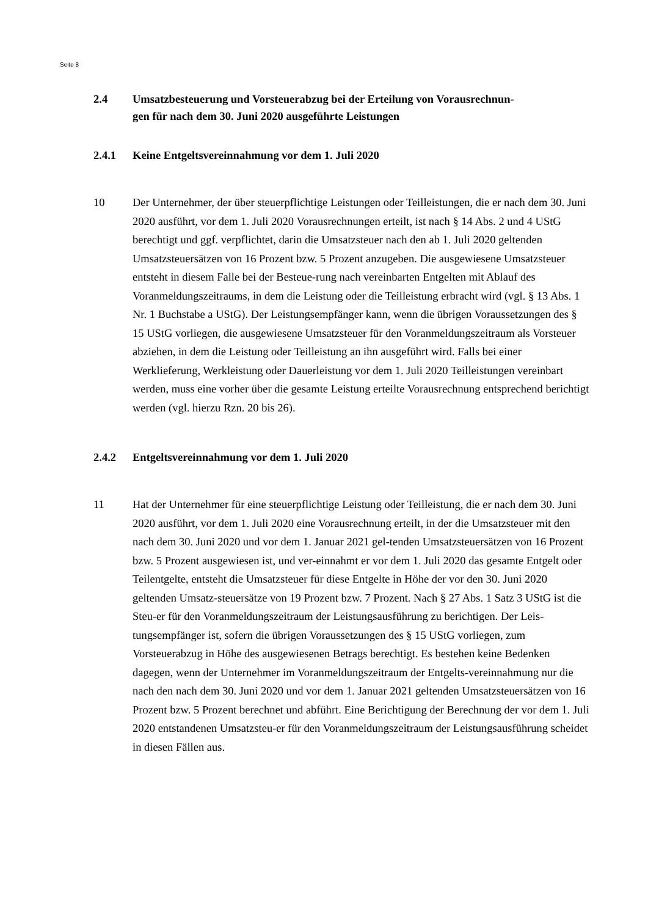Seite 8
2.4 Umsatzbesteuerung und Vorsteuerabzug bei der Erteilung von Vorausrechnun-
gen für nach dem 30. Juni 2020 ausgeführte Leistungen
2.4.1 Keine Entgeltsvereinnahmung vor dem 1. Juli 2020
10 Der Unternehmer, der über steuerpflichtige Leistungen oder Teilleistungen, die er nach dem 30. Juni 2020 ausführt, vor dem 1. Juli 2020 Vorausrechnungen erteilt, ist nach § 14 Abs. 2 und 4 UStG berechtigt und ggf. verpflichtet, darin die Umsatzsteuer nach den ab 1. Juli 2020 geltenden Umsatzsteuersätzen von 16 Prozent bzw. 5 Prozent anzugeben. Die ausgewiesene Umsatzsteuer entsteht in diesem Falle bei der Besteue-rung nach vereinbarten Entgelten mit Ablauf des Voranmeldungszeitraums, in dem die Leistung oder die Teilleistung erbracht wird (vgl. § 13 Abs. 1 Nr. 1 Buchstabe a UStG). Der Leistungsempfänger kann, wenn die übrigen Voraussetzungen des § 15 UStG vorliegen, die ausgewiesene Umsatzsteuer für den Voranmeldungszeitraum als Vorsteuer abziehen, in dem die Leistung oder Teilleistung an ihn ausgeführt wird. Falls bei einer Werklieferung, Werkleistung oder Dauerleistung vor dem 1. Juli 2020 Teilleistungen vereinbart werden, muss eine vorher über die gesamte Leistung erteilte Vorausrechnung entsprechend berichtigt werden (vgl. hierzu Rzn. 20 bis 26).
2.4.2 Entgeltsvereinnahmung vor dem 1. Juli 2020
11 Hat der Unternehmer für eine steuerpflichtige Leistung oder Teilleistung, die er nach dem 30. Juni 2020 ausführt, vor dem 1. Juli 2020 eine Vorausrechnung erteilt, in der die Umsatzsteuer mit den nach dem 30. Juni 2020 und vor dem 1. Januar 2021 gel-tenden Umsatzsteuersätzen von 16 Prozent bzw. 5 Prozent ausgewiesen ist, und ver-einnahmt er vor dem 1. Juli 2020 das gesamte Entgelt oder Teilentgelte, entsteht die Umsatzsteuer für diese Entgelte in Höhe der vor den 30. Juni 2020 geltenden Umsatz-steuersätze von 19 Prozent bzw. 7 Prozent. Nach § 27 Abs. 1 Satz 3 UStG ist die Steu-er für den Voranmeldungszeitraum der Leistungsausführung zu berichtigen. Der Leis-tungsempfänger ist, sofern die übrigen Voraussetzungen des § 15 UStG vorliegen, zum Vorsteuerabzug in Höhe des ausgewiesenen Betrags berechtigt. Es bestehen keine Bedenken dagegen, wenn der Unternehmer im Voranmeldungszeitraum der Entgelts-vereinnahmung nur die nach den nach dem 30. Juni 2020 und vor dem 1. Januar 2021 geltenden Umsatzsteuersätzen von 16 Prozent bzw. 5 Prozent berechnet und abführt. Eine Berichtigung der Berechnung der vor dem 1. Juli 2020 entstandenen Umsatzsteu-er für den Voranmeldungszeitraum der Leistungsausführung scheidet in diesen Fällen aus.